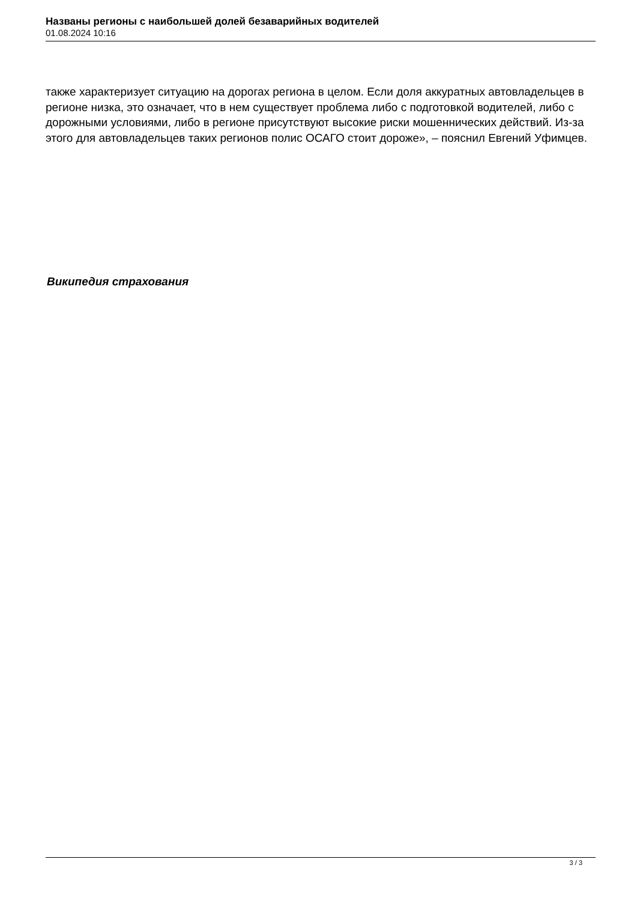Названы регионы с наибольшей долей безаварийных водителей
01.08.2024 10:16
также характеризует ситуацию на дорогах региона в целом. Если доля аккуратных автовладельцев в регионе низка, это означает, что в нем существует проблема либо с подготовкой водителей, либо с дорожными условиями, либо в регионе присутствуют высокие риски мошеннических действий. Из-за этого для автовладельцев таких регионов полис ОСАГО стоит дороже», – пояснил Евгений Уфимцев.
Википедия страхования
3 / 3